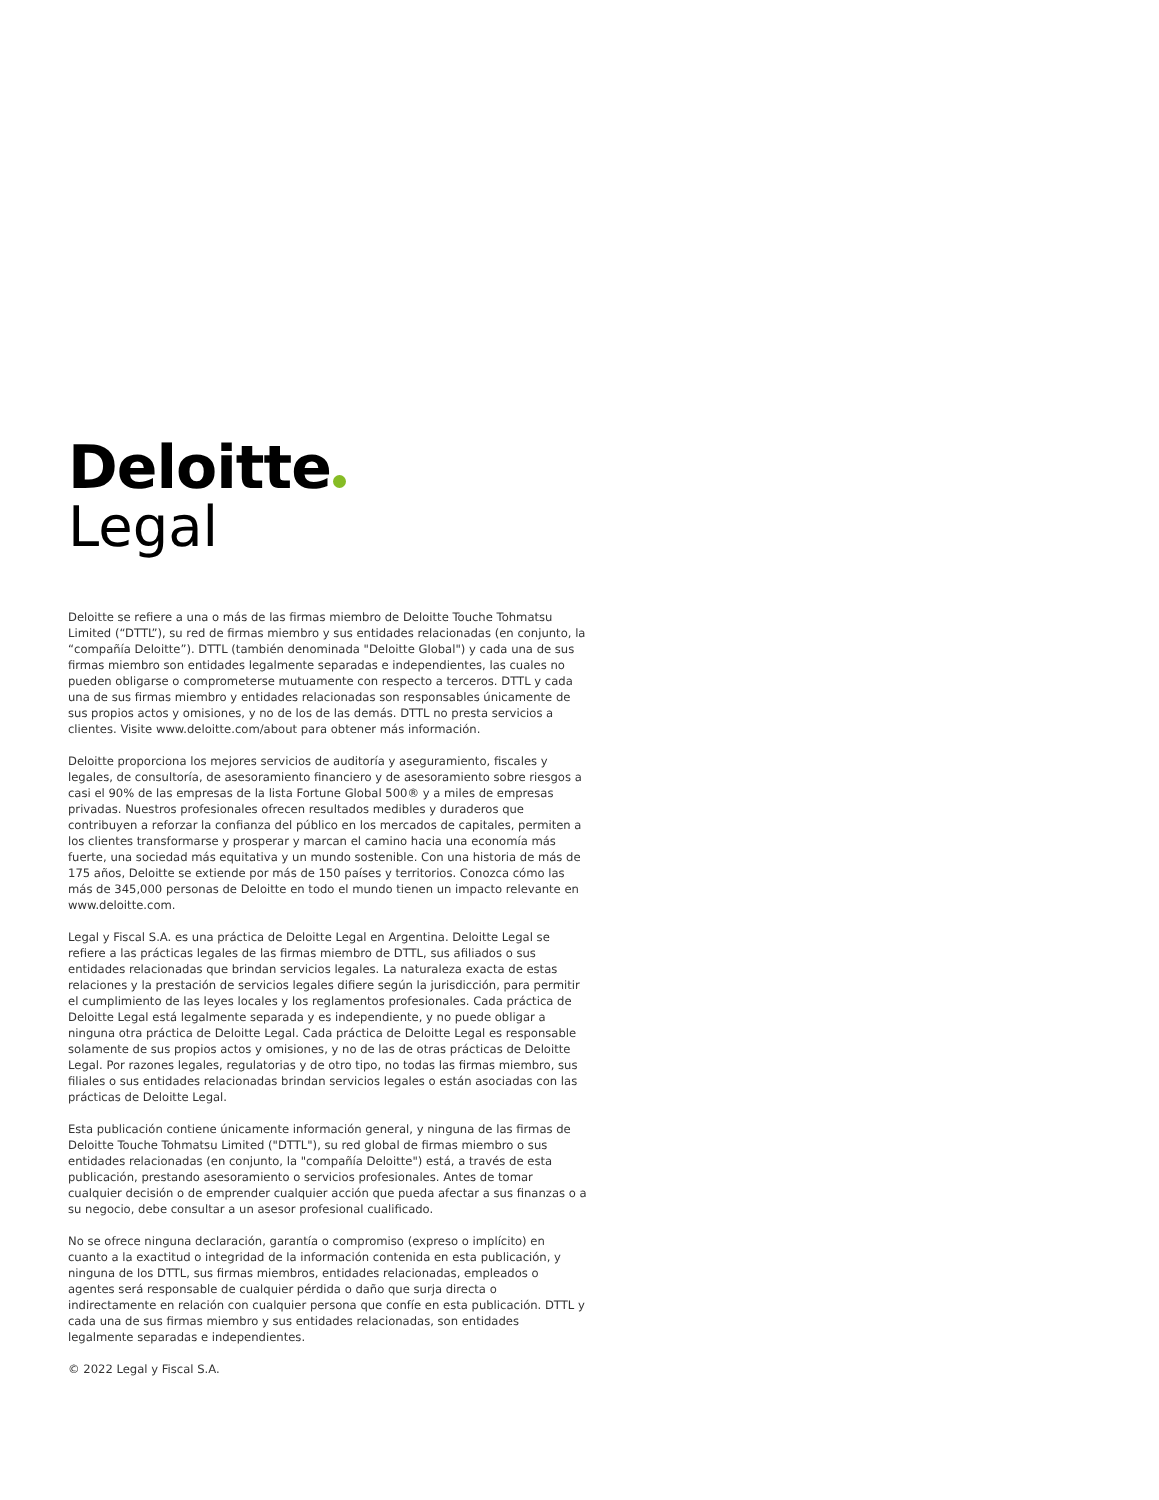Deloitte
Legal
Deloitte se refiere a una o más de las firmas miembro de Deloitte Touche Tohmatsu Limited (“DTTL”), su red de firmas miembro y sus entidades relacionadas (en conjunto, la “compañía Deloitte”). DTTL (también denominada "Deloitte Global") y cada una de sus firmas miembro son entidades legalmente separadas e independientes, las cuales no pueden obligarse o comprometerse mutuamente con respecto a terceros. DTTL y cada una de sus firmas miembro y entidades relacionadas son responsables únicamente de sus propios actos y omisiones, y no de los de las demás. DTTL no presta servicios a clientes. Visite www.deloitte.com/about para obtener más información.
Deloitte proporciona los mejores servicios de auditoría y aseguramiento, fiscales y legales, de consultoría, de asesoramiento financiero y de asesoramiento sobre riesgos a casi el 90% de las empresas de la lista Fortune Global 500® y a miles de empresas privadas. Nuestros profesionales ofrecen resultados medibles y duraderos que contribuyen a reforzar la confianza del público en los mercados de capitales, permiten a los clientes transformarse y prosperar y marcan el camino hacia una economía más fuerte, una sociedad más equitativa y un mundo sostenible. Con una historia de más de 175 años, Deloitte se extiende por más de 150 países y territorios. Conozca cómo las más de 345,000 personas de Deloitte en todo el mundo tienen un impacto relevante en www.deloitte.com.
Legal y Fiscal S.A. es una práctica de Deloitte Legal en Argentina. Deloitte Legal se refiere a las prácticas legales de las firmas miembro de DTTL, sus afiliados o sus entidades relacionadas que brindan servicios legales. La naturaleza exacta de estas relaciones y la prestación de servicios legales difiere según la jurisdicción, para permitir el cumplimiento de las leyes locales y los reglamentos profesionales. Cada práctica de Deloitte Legal está legalmente separada y es independiente, y no puede obligar a ninguna otra práctica de Deloitte Legal. Cada práctica de Deloitte Legal es responsable solamente de sus propios actos y omisiones, y no de las de otras prácticas de Deloitte Legal. Por razones legales, regulatorias y de otro tipo, no todas las firmas miembro, sus filiales o sus entidades relacionadas brindan servicios legales o están asociadas con las prácticas de Deloitte Legal.
Esta publicación contiene únicamente información general, y ninguna de las firmas de Deloitte Touche Tohmatsu Limited ("DTTL"), su red global de firmas miembro o sus entidades relacionadas (en conjunto, la "compañía Deloitte") está, a través de esta publicación, prestando asesoramiento o servicios profesionales. Antes de tomar cualquier decisión o de emprender cualquier acción que pueda afectar a sus finanzas o a su negocio, debe consultar a un asesor profesional cualificado.
No se ofrece ninguna declaración, garantía o compromiso (expreso o implícito) en cuanto a la exactitud o integridad de la información contenida en esta publicación, y ninguna de los DTTL, sus firmas miembros, entidades relacionadas, empleados o agentes será responsable de cualquier pérdida o daño que surja directa o indirectamente en relación con cualquier persona que confíe en esta publicación. DTTL y cada una de sus firmas miembro y sus entidades relacionadas, son entidades legalmente separadas e independientes.
© 2022 Legal y Fiscal S.A.